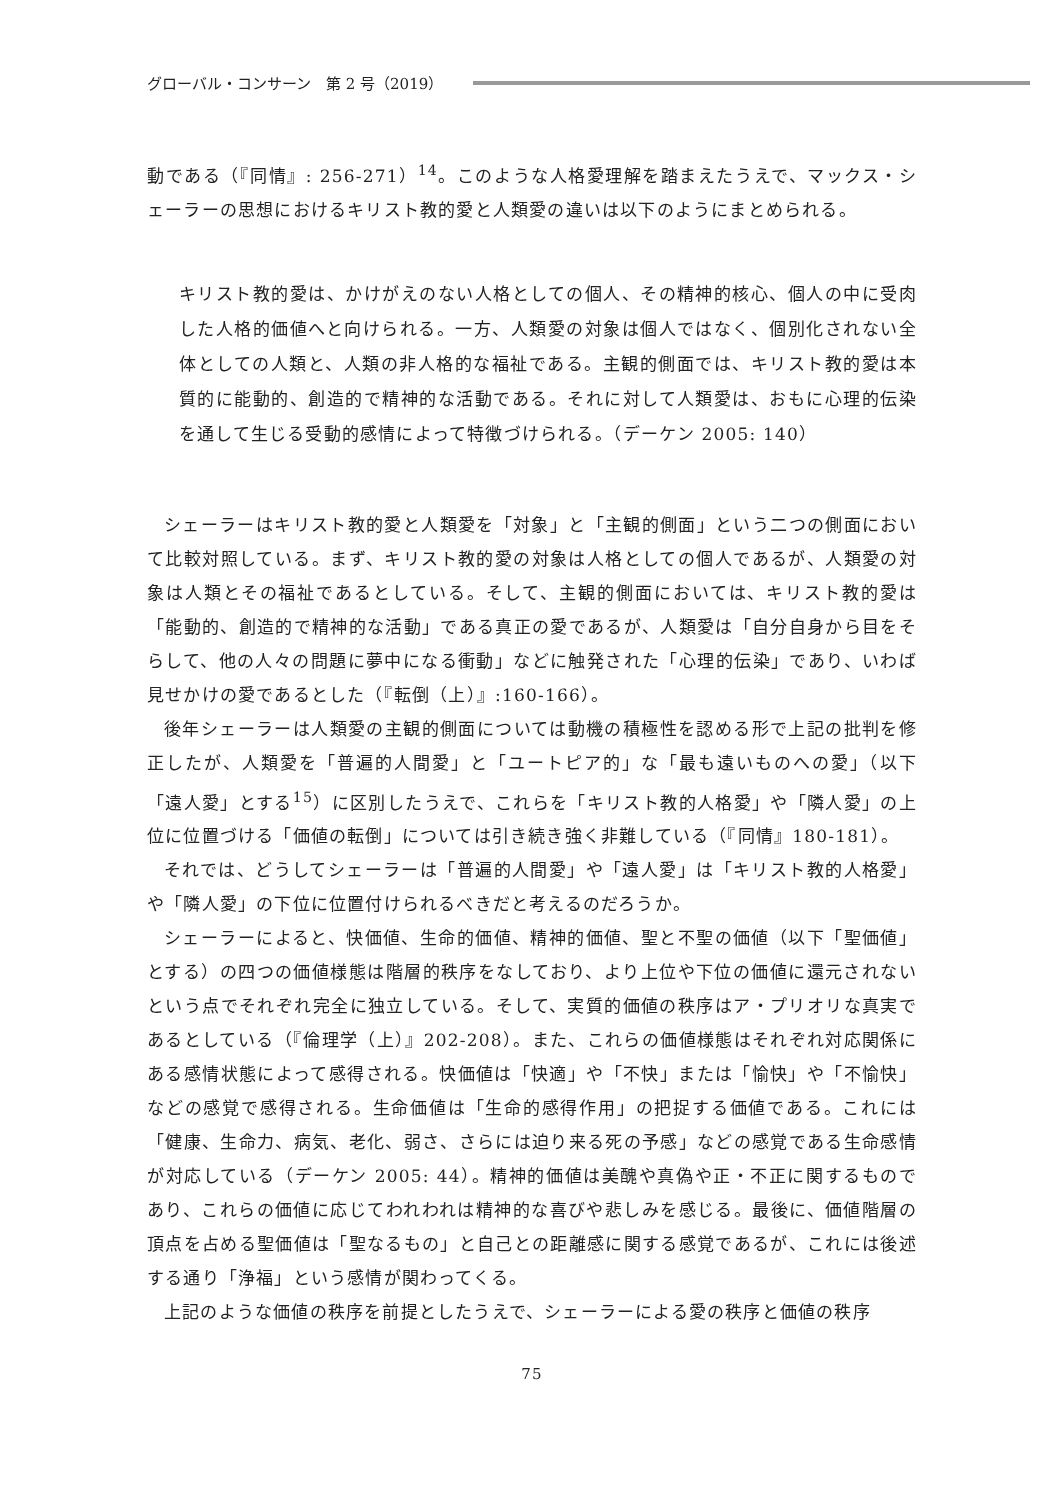グローバル・コンサーン　第 2 号（2019）
動である（『同情』: 256-271）<sup>14</sup>。このような人格愛理解を踏まえたうえで、マックス・シェーラーの思想におけるキリスト教的愛と人類愛の違いは以下のようにまとめられる。
キリスト教的愛は、かけがえのない人格としての個人、その精神的核心、個人の中に受肉した人格的価値へと向けられる。一方、人類愛の対象は個人ではなく、個別化されない全体としての人類と、人類の非人格的な福祉である。主観的側面では、キリスト教的愛は本質的に能動的、創造的で精神的な活動である。それに対して人類愛は、おもに心理的伝染を通して生じる受動的感情によって特徴づけられる。（デーケン 2005: 140）
シェーラーはキリスト教的愛と人類愛を「対象」と「主観的側面」という二つの側面において比較対照している。まず、キリスト教的愛の対象は人格としての個人であるが、人類愛の対象は人類とその福祉であるとしている。そして、主観的側面においては、キリスト教的愛は「能動的、創造的で精神的な活動」である真正の愛であるが、人類愛は「自分自身から目をそらして、他の人々の問題に夢中になる衝動」などに触発された「心理的伝染」であり、いわば見せかけの愛であるとした（『転倒（上）』:160-166）。
後年シェーラーは人類愛の主観的側面については動機の積極性を認める形で上記の批判を修正したが、人類愛を「普遍的人間愛」と「ユートピア的」な「最も遠いものへの愛」（以下「遠人愛」とする<sup>15</sup>）に区別したうえで、これらを「キリスト教的人格愛」や「隣人愛」の上位に位置づける「価値の転倒」については引き続き強く非難している（『同情』180-181）。
それでは、どうしてシェーラーは「普遍的人間愛」や「遠人愛」は「キリスト教的人格愛」や「隣人愛」の下位に位置付けられるべきだと考えるのだろうか。
シェーラーによると、快価値、生命的価値、精神的価値、聖と不聖の価値（以下「聖価値」とする）の四つの価値様態は階層的秩序をなしており、より上位や下位の価値に還元されないという点でそれぞれ完全に独立している。そして、実質的価値の秩序はア・プリオリな真実であるとしている（『倫理学（上）』202-208）。また、これらの価値様態はそれぞれ対応関係にある感情状態によって感得される。快価値は「快適」や「不快」または「愉快」や「不愉快」などの感覚で感得される。生命価値は「生命的感得作用」の把捉する価値である。これには「健康、生命力、病気、老化、弱さ、さらには迫り来る死の予感」などの感覚である生命感情が対応している（デーケン 2005: 44）。精神的価値は美醜や真偽や正・不正に関するものであり、これらの価値に応じてわれわれは精神的な喜びや悲しみを感じる。最後に、価値階層の頂点を占める聖価値は「聖なるもの」と自己との距離感に関する感覚であるが、これには後述する通り「浄福」という感情が関わってくる。
上記のような価値の秩序を前提としたうえで、シェーラーによる愛の秩序と価値の秩序
75